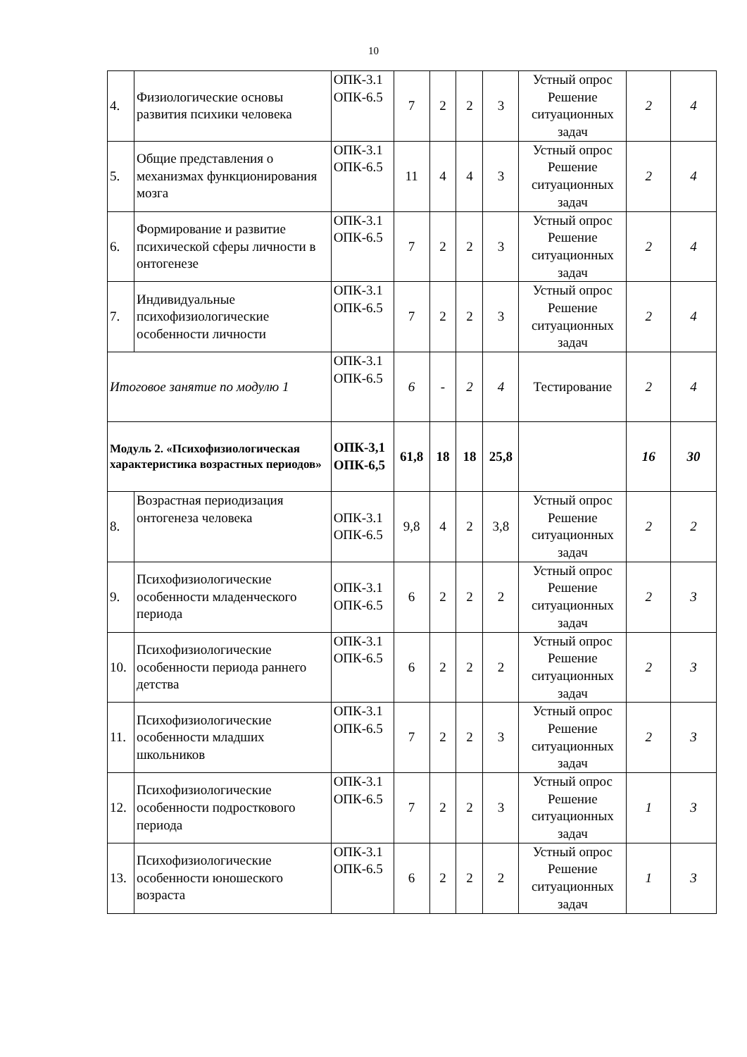10
| 4. | Физиологические основы развития психики человека | ОПК-3.1 ОПК-6.5 | 7 | 2 | 2 | 3 | Устный опрос Решение ситуационных задач | 2 | 4 |
| 5. | Общие представления о механизмах функционирования мозга | ОПК-3.1 ОПК-6.5 | 11 | 4 | 4 | 3 | Устный опрос Решение ситуационных задач | 2 | 4 |
| 6. | Формирование и развитие психической сферы личности в онтогенезе | ОПК-3.1 ОПК-6.5 | 7 | 2 | 2 | 3 | Устный опрос Решение ситуационных задач | 2 | 4 |
| 7. | Индивидуальные психофизиологические особенности личности | ОПК-3.1 ОПК-6.5 | 7 | 2 | 2 | 3 | Устный опрос Решение ситуационных задач | 2 | 4 |
| Итоговое занятие по модулю 1 | | ОПК-3.1 ОПК-6.5 | 6 | - | 2 | 4 | Тестирование | 2 | 4 |
| Модуль 2. «Психофизиологическая характеристика возрастных периодов» | | ОПК-3,1 ОПК-6,5 | 61,8 | 18 | 18 | 25,8 | | 16 | 30 |
| 8. | Возрастная периодизация онтогенеза человека | ОПК-3.1 ОПК-6.5 | 9,8 | 4 | 2 | 3,8 | Устный опрос Решение ситуационных задач | 2 | 2 |
| 9. | Психофизиологические особенности младенческого периода | ОПК-3.1 ОПК-6.5 | 6 | 2 | 2 | 2 | Устный опрос Решение ситуационных задач | 2 | 3 |
| 10. | Психофизиологические особенности периода раннего детства | ОПК-3.1 ОПК-6.5 | 6 | 2 | 2 | 2 | Устный опрос Решение ситуационных задач | 2 | 3 |
| 11. | Психофизиологические особенности младших школьников | ОПК-3.1 ОПК-6.5 | 7 | 2 | 2 | 3 | Устный опрос Решение ситуационных задач | 2 | 3 |
| 12. | Психофизиологические особенности подросткового периода | ОПК-3.1 ОПК-6.5 | 7 | 2 | 2 | 3 | Устный опрос Решение ситуационных задач | 1 | 3 |
| 13. | Психофизиологические особенности юношеского возраста | ОПК-3.1 ОПК-6.5 | 6 | 2 | 2 | 2 | Устный опрос Решение ситуационных задач | 1 | 3 |